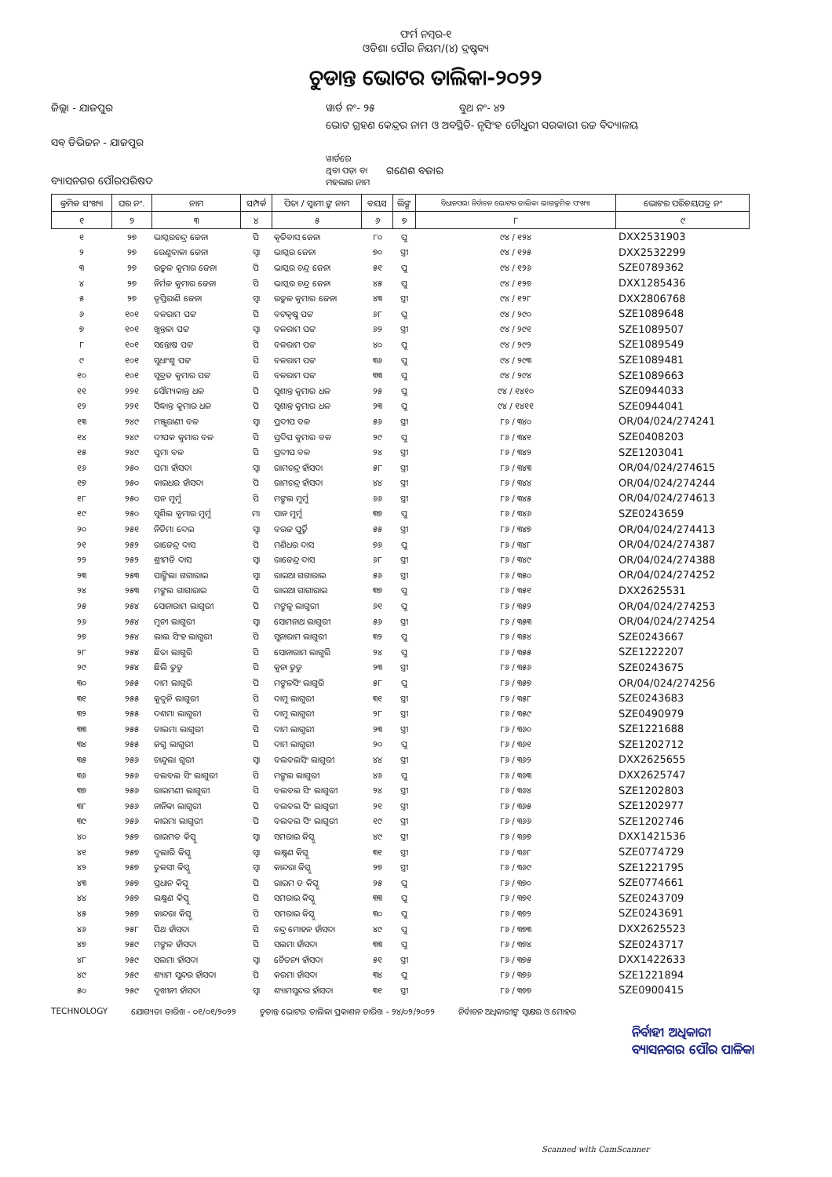ଫର୍ମ ନମ୍ବର-୧
ଓଡିଶା ପୌର ନିୟମ/(୪) ଦ୍ରଷ୍ଟବ୍ୟ
ଚୁଡାନ୍ତ ଭୋଟର ତାଲିକା-୨୦୨୨
ଜିଲ୍ଲା - ଯାଜପୁର ୱାର୍ଡ ନଂ- ୨୫ ବୁଥ ନଂ- ୪୨
ଭୋଟ ଗ୍ରହଣ କେନ୍ଦ୍ରର ନାମ ଓ ଅବସ୍ଥିତି- ନୃସିଂହ ଚୌଧୁରୀ ସରକାରୀ ଉଚ୍ଚ ବିଦ୍ୟାଳୟ
ସବ୍ ଡିଭିଜନ - ଯାଜପୁର
ବ୍ୟାସନଗର ପୌରପରିଷଦ ୱାର୍ଡରେ
ଥିବା ପଡ଼ା ବା
ମହଲାର ନାମ ଗଣେଶ ବଜାର
| କ୍ରମିକ ସଂଖ୍ୟା | ଘର ନଂ. | ନାମ | ସମ୍ପର୍କ | ପିତା / ସ୍ୱାମୀ ଙ୍କ ନାମ | ବୟସ | ଲିଙ୍ଗ | ବିଧାନସଭା ନିର୍ବାଚନ ଭୋଟର ତାଲିକା ଭାଗକ୍ରମିକ ସଂଖ୍ୟା | ଭୋଟର ପରିଚୟପତ୍ର ନଂ |
| --- | --- | --- | --- | --- | --- | --- | --- | --- |
| ୧ | ୨ | ୩ | ୪ | ୫ | ୬ | ୭ | ୮ | ୯ |
| ୧ | ୨୭ | ଭାସ୍କରଚନ୍ଦ୍ର ଜେନା | ପି | କୃତିବାସ ଜେନା | ୮୦ | ପୁ | ୯୪ / ୧୨୪ | DXX2531903 |
| ୨ | ୨୭ | ରେଣୁବାଳା ଜେନା | ସ୍ୱା | ଭାସ୍କର ଜେନା | ୭୦ | ସ୍ତ୍ରୀ | ୯୪ / ୧୨୫ | DXX2532299 |
| ୩ | ୨୭ | ଉତ୍କଳ କୁମାର ଜେନା | ପି | ଭାସ୍କର ଚନ୍ଦ୍ର ଜେନା | ୫୧ | ପୁ | ୯୪ / ୧୨୬ | SZE0789362 |
| ୪ | ୨୭ | ନିର୍ମଳ କୁମାର ଜେନା | ପି | ଭାସ୍କର ଚନ୍ଦ୍ର ଜେନା | ୪୫ | ପୁ | ୯୪ / ୧୨୭ | DXX1285436 |
| ୫ | ୨୭ | ତୃପ୍ତିରାଣି ଜେନା | ସ୍ୱା | ଉତ୍କଳ କୁମାର ଜେନା | ୪୩ | ସ୍ତ୍ରୀ | ୯୪ / ୧୨୮ | DXX2806768 |
| ୬ | ୧୦୧ | ବଳରାମ ପଟ୍ଟ | ପି | ବଟକୃଷ୍ଣ ପଟ୍ଟ | ୬୮ | ପୁ | ୯୪ / ୨୯୦ | SZE1089648 |
| ୭ | ୧୦୧ | ଖୁନ୍ତଳା ପଟ୍ଟ | ସ୍ୱା | ବଳରାମ ପଟ୍ଟ | ୬୨ | ସ୍ତ୍ରୀ | ୯୪ / ୨୯୧ | SZE1089507 |
| ୮ | ୧୦୧ | ସନ୍ତୋଷ ପଟ୍ଟ | ପି | ବଳରାମ ପଟ୍ଟ | ୪୦ | ପୁ | ୯୪ / ୨୯୨ | SZE1089549 |
| ୯ | ୧୦୧ | ସୁଧାଂଶୁ ପଟ୍ଟ | ପି | ବଳରାମ ପଟ୍ଟ | ୩୬ | ପୁ | ୯୪ / ୨୯୩ | SZE1089481 |
| ୧୦ | ୧୦୧ | ସୁବ୍ରତ କୁମାର ପଟ୍ଟ | ପି | ବଳରାମ ପଟ୍ଟ | ୩୩ | ପୁ | ୯୪ / ୨୯୪ | SZE1089663 |
| ୧୧ | ୨୨୧ | ସୌମ୍ୟକାନ୍ତ ଧଳ | ପି | ସୁଶାନ୍ତ କୁମାର ଧଳ | ୨୫ | ପୁ | ୯୪ / ୧୪୧୦ | SZE0944033 |
| ୧୨ | ୨୨୧ | ସିଦ୍ଧାନ୍ତ କୁମାର ଧଳ | ପି | ସୁଶାନ୍ତ କୁମାର ଧଳ | ୨୩ | ପୁ | ୯୪ / ୧୪୧୧ | SZE0944041 |
| ୧୩ | ୨୪୯ | ମଞ୍ଜୁରାଣୀ ବଳ | ସ୍ୱା | ପ୍ରଦୀପ ବଳ | ୫୬ | ସ୍ତ୍ରୀ | ୮୬ / ୩୪୦ | OR/04/024/274241 |
| ୧୪ | ୨୪୯ | ଦୀପକ କୁମାର ବଳ | ପି | ପ୍ରଦିପ କୁମାର ବଳ | ୨୯ | ପୁ | ୮୬ / ୩୪୧ | SZE0408203 |
| ୧୫ | ୨୪୯ | ପୁମା ବଳ | ପି | ପ୍ରଦୀପ ବଳ | ୨୪ | ସ୍ତ୍ରୀ | ୮୬ / ୩୪୨ | SZE1203041 |
| ୧୬ | ୨୫୦ | ପମା ହାଁସଦା | ସ୍ୱା | ରାମଚନ୍ଦ୍ର ହାଁସଦା | ୫୮ | ସ୍ତ୍ରୀ | ୮୬ / ୩୪୩ | OR/04/024/274615 |
| ୧୭ | ୨୫୦ | କାଇଧର ହାଁସଦା | ପି | ରାମଚନ୍ଦ୍ର ହାଁସଦା | ୪୪ | ସ୍ତ୍ରୀ | ୮୬ / ୩୪୪ | OR/04/024/274244 |
| ୧୮ | ୨୫୦ | ପନ ମୁର୍ମୁ | ପି | ମଙ୍ଗଲ ମୁର୍ମୁ | ୬୬ | ସ୍ତ୍ରୀ | ୮୬ / ୩୪୫ | OR/04/024/274613 |
| ୧୯ | ୨୫୦ | ସୁଶିଲ କୁମାର ମୁର୍ମୁ | ମା | ପାନ ମୁର୍ମୁ | ୩୭ | ପୁ | ୮୬ / ୩୪୬ | SZE0243659 |
| ୨୦ | ୨୫୧ | ନିଡିମା ଦେଇ | ସ୍ୱା | ବରଜ ପୁର୍ତ୍ତି | ୫୫ | ସ୍ତ୍ରୀ | ୮୬ / ୩୪୭ | OR/04/024/274413 |
| ୨୧ | ୨୫୨ | ରାଜେନ୍ଦ୍ର ଦାସ | ପି | ମଣିଧର ଦାସ | ୭୬ | ପୁ | ୮୬ / ୩୪୮ | OR/04/024/274387 |
| ୨୨ | ୨୫୨ | ଶ୍ରୀମତି ଦାସ | ସ୍ୱା | ରାଜେନ୍ଦ୍ର ଦାସ | ୬୮ | ସ୍ତ୍ରୀ | ୮୬ / ୩୪୯ | OR/04/024/274388 |
| ୨୩ | ୨୫୩ | ପାଙ୍ଗିଲା ଗଗାରାଇ | ସ୍ୱା | ରାଇଆ ଗଗାରାଇ | ୫୬ | ସ୍ତ୍ରୀ | ୮୬ / ୩୫୦ | OR/04/024/274252 |
| ୨୪ | ୨୫୩ | ମଙ୍ଗଲ ଗାଗାରାଇ | ପି | ରାଇଆ ଗାଗାରାଇ | ୩୭ | ପୁ | ୮୬ / ୩୫୧ | DXX2625531 |
| ୨୫ | ୨୫୪ | ସୋନାରାମ ଲାଗୁରୀ | ପି | ମଙ୍ଗଳୁ ଲାଗୁରୀ | ୬୧ | ପୁ | ୮୬ / ୩୫୨ | OR/04/024/274253 |
| ୨୬ | ୨୫୪ | ମୁନୀ ଲାଗୁରୀ | ସ୍ୱା | ସୋମନାଥ ଲାଗୁରୀ | ୫୬ | ସ୍ତ୍ରୀ | ୮୬ / ୩୫୩ | OR/04/024/274254 |
| ୨୭ | ୨୫୪ | ଲାଲ ସିଂହ ଲାଗୁରୀ | ପି | ସୁନାରାମ ଲାଗୁରୀ | ୩୨ | ପୁ | ୮୬ / ୩୫୪ | SZE0243667 |
| ୨୮ | ୨୫୪ | ଛିତା ଲାଗୁରି | ପି | ସୋନାରାମ ଲାଗୁରି | ୨୪ | ପୁ | ୮୬ / ୩୫୫ | SZE1222207 |
| ୨୯ | ୨୫୪ | ଛିଲି ତୁଡୁ | ପି | କୁନା ତୁଡୁ | ୨୩ | ସ୍ତ୍ରୀ | ୮୬ / ୩୫୬ | SZE0243675 |
| ୩୦ | ୨୫୫ | ଦାମ ଲାଗୁରି | ପି | ମଙ୍ଗଳସିଂ ଲାଗୁରି | ୫୮ | ପୁ | ୮୬ / ୩୫୭ | OR/04/024/274256 |
| ୩୧ | ୨୫୫ | କୁଦୁନି ଲାଗୁରୀ | ପି | ଦାମୁ ଲାଗୁରୀ | ୩୧ | ସ୍ତ୍ରୀ | ୮୬ / ୩୫୮ | SZE0243683 |
| ୩୨ | ୨୫୫ | ଦଶମା ଲାଗୁରୀ | ପି | ଦାମୁ ଲାଗୁରୀ | ୨୮ | ସ୍ତ୍ରୀ | ୮୬ / ୩୫୯ | SZE0490979 |
| ୩୩ | ୨୫୫ | ଡାଲମା ଲାଗୁରୀ | ପି | ଦାମ ଲାଗୁରୀ | ୨୩ | ସ୍ତ୍ରୀ | ୮୬ / ୩୬୦ | SZE1221688 |
| ୩୪ | ୨୫୫ | ଜଗୁ ଲାଗୁରୀ | ପି | ଦାମ ଲାଗୁରୀ | ୨୦ | ପୁ | ୮୬ / ୩୬୧ | SZE1202712 |
| ୩୫ | ୨୫୬ | ଚାନ୍ଦୁଲା ଗୁରୀ | ସ୍ୱା | ବଲବଲସିଂ ଲାଗୁରୀ | ୪୪ | ସ୍ତ୍ରୀ | ୮୬ / ୩୬୨ | DXX2625655 |
| ୩୬ | ୨୫୬ | ବଲବଲ ସିଂ ଲାଗୁରୀ | ପି | ମଙ୍ଗଲ ଲାଗୁରୀ | ୪୬ | ପୁ | ୮୬ / ୩୬୩ | DXX2625747 |
| ୩୭ | ୨୫୬ | ରାଇମଣୀ ଲାଗୁରୀ | ପି | ବଲବଲ ସିଂ ଲାଗୁରୀ | ୨୪ | ସ୍ତ୍ରୀ | ୮୬ / ୩୬୪ | SZE1202803 |
| ୩୮ | ୨୫୬ | ନାନିକା ଲାଗୁରୀ | ପି | ବଲବଲ ସିଂ ଲାଗୁରୀ | ୨୧ | ସ୍ତ୍ରୀ | ୮୬ / ୩୬୫ | SZE1202977 |
| ୩୯ | ୨୫୬ | କାଇମା ଲାଗୁରୀ | ପି | ବଲବଲ ସିଂ ଲାଗୁରୀ | ୧୯ | ସ୍ତ୍ରୀ | ୮୬ / ୩୬୬ | SZE1202746 |
| ୪୦ | ୨୫୭ | ରାଇମତ କିସ୍କୁ | ସ୍ୱା | ସମରାଇ କିସ୍କୁ | ୪୯ | ସ୍ତ୍ରୀ | ୮୬ / ୩୬୭ | DXX1421536 |
| ୪୧ | ୨୫୭ | ଦୁଲାରି କିସ୍କୁ | ସ୍ୱା | ଲକ୍ଷ୍ମଣ କିସ୍କୁ | ୩୧ | ସ୍ତ୍ରୀ | ୮୬ / ୩୬୮ | SZE0774729 |
| ୪୨ | ୨୫୭ | ତୁଳସୀ କିସ୍କୁ | ସ୍ୱା | କାନ୍ଦରା କିସ୍କୁ | ୨୭ | ସ୍ତ୍ରୀ | ୮୬ / ୩୬୯ | SZE1221795 |
| ୪୩ | ୨୫୭ | ପ୍ରଧାନ କିସ୍କୁ | ପି | ରାଇମ ତ କିସ୍କୁ | ୨୫ | ପୁ | ୮୬ / ୩୭୦ | SZE0774661 |
| ୪୪ | ୨୫୭ | ଲକ୍ଷ୍ମଣ କିସ୍କୁ | ପି | ସମରାଇ କିସ୍କୁ | ୩୩ | ପୁ | ୮୬ / ୩୭୧ | SZE0243709 |
| ୪୫ | ୨୫୭ | କାନ୍ଦରା କିସ୍କୁ | ପି | ସମରାଇ କିସ୍କୁ | ୩୦ | ପୁ | ୮୬ / ୩୭୨ | SZE0243691 |
| ୪୬ | ୨୫୮ | ପିଥ ହାଁସଦା | ପି | ଚନ୍ଦ୍ର ମୋହନ ହାଁସଦା | ୪୯ | ପୁ | ୮୬ / ୩୭୩ | DXX2625523 |
| ୪୭ | ୨୫୯ | ମଙ୍ଗଳ ହାଁସଦା | ପି | ସଲମା ହାଁସଦା | ୩୩ | ପୁ | ୮୬ / ୩୭୪ | SZE0243717 |
| ୪୮ | ୨୫୯ | ସଲମା ହାଁସଦା | ସ୍ୱା | ଚୈତନ୍ୟ ହାଁସଦା | ୫୧ | ସ୍ତ୍ରୀ | ୮୬ / ୩୭୫ | DXX1422633 |
| ୪୯ | ୨୫୯ | ଶ୍ୟାମ ସୁନ୍ଦର ହାଁସଦା | ପି | କରମା ହାଁସଦା | ୩୪ | ପୁ | ୮୬ / ୩୭୬ | SZE1221894 |
| ୫୦ | ୨୫୯ | ଦୁଖୀନୀ ହାଁସଦା | ସ୍ୱା | ଶ୍ୟାମସୁନ୍ଦର ହାଁସଦା | ୩୧ | ସ୍ତ୍ରୀ | ୮୬ / ୩୭୭ | SZE0900415 |
TECHNOLOGY ଯୋଗ୍ୟତା ତାରିଖ - ୦୧/୦୧/୨୦୨୨ ଚୁଡାନ୍ତ ଭୋଟର ତାଲିକା ପ୍ରକାଶନ ତାରିଖ - ୨୪/୦୨/୨୦୨୨ ନିର୍ବାଚନ ଅଧିକାରୀଙ୍କ ସ୍ୱାକ୍ଷର ଓ ମୋହର
ନିର୍ବାହୀ ଅଧିକାରୀ
ବ୍ୟାସନଗର ପୌର ପାଳିକା
Scanned with CamScanner